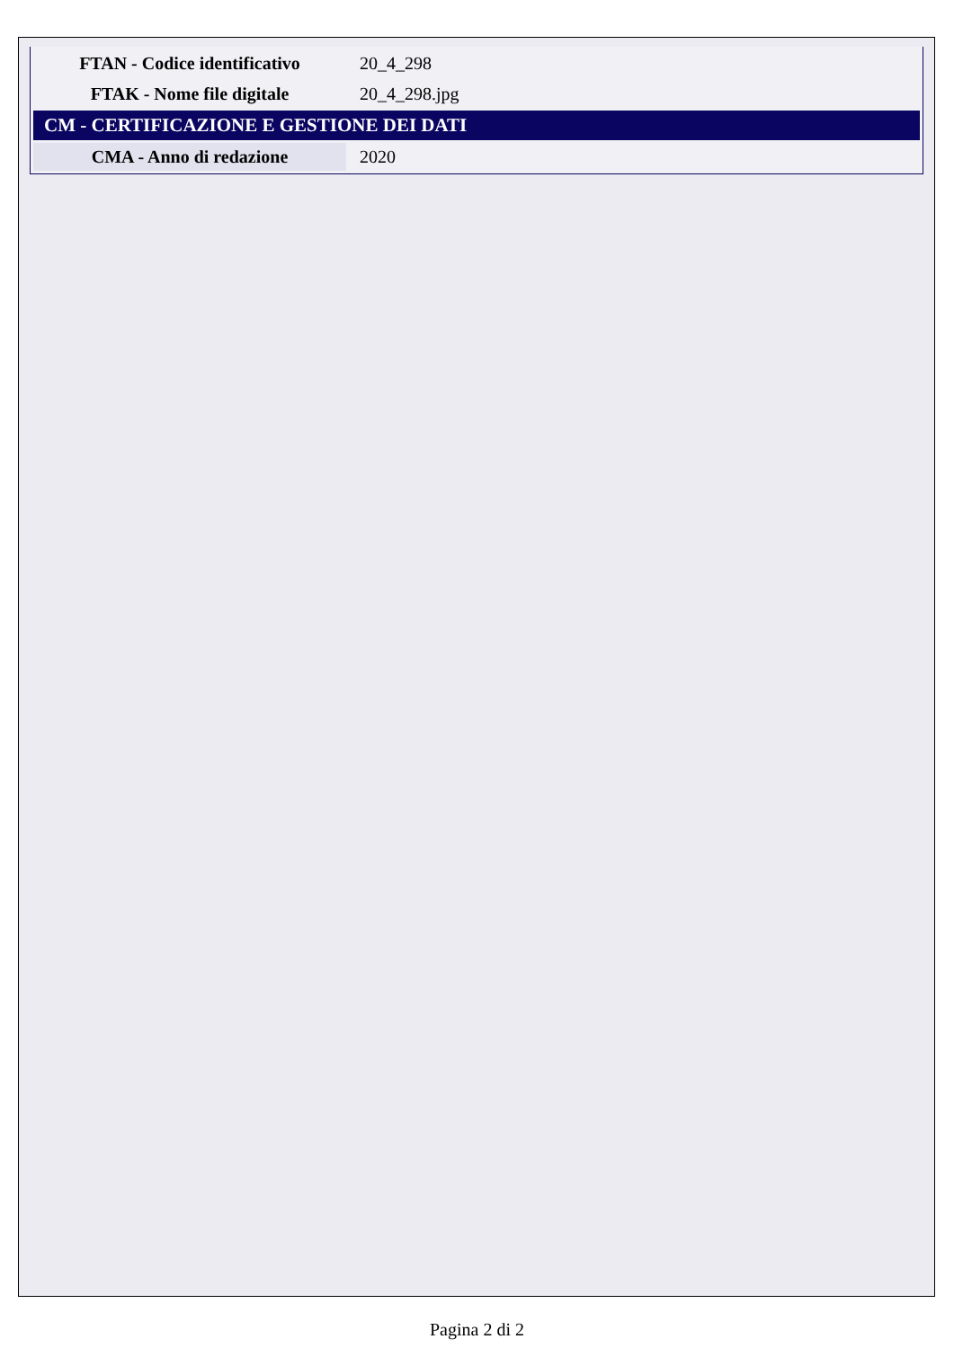| FTAN - Codice identificativo | 20_4_298 |
| FTAK - Nome file digitale | 20_4_298.jpg |
| CM - CERTIFICAZIONE E GESTIONE DEI DATI | |
| CMA - Anno di redazione | 2020 |
Pagina 2 di 2